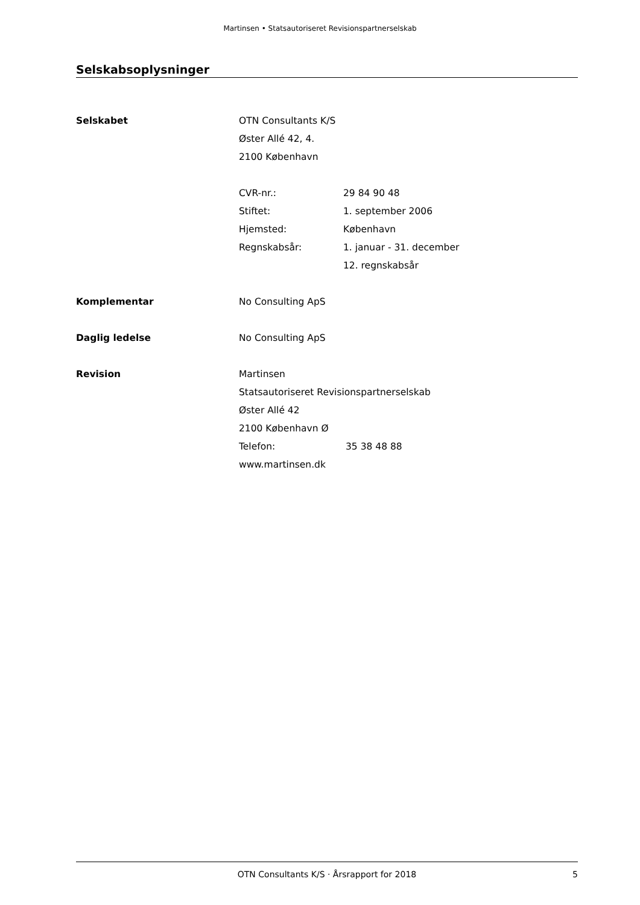Martinsen • Statsautoriseret Revisionspartnerselskab
Selskabsoplysninger
Selskabet OTN Consultants K/S
Øster Allé 42, 4.
2100 København
CVR-nr.: 29 84 90 48
Stiftet: 1. september 2006
Hjemsted: København
Regnskabsår: 1. januar - 31. december
12. regnskabsår
Komplementar No Consulting ApS
Daglig ledelse No Consulting ApS
Revision Martinsen
Statsautoriseret Revisionspartnerselskab
Øster Allé 42
2100 København Ø
Telefon: 35 38 48 88
www.martinsen.dk
OTN Consultants K/S · Årsrapport for 2018 5